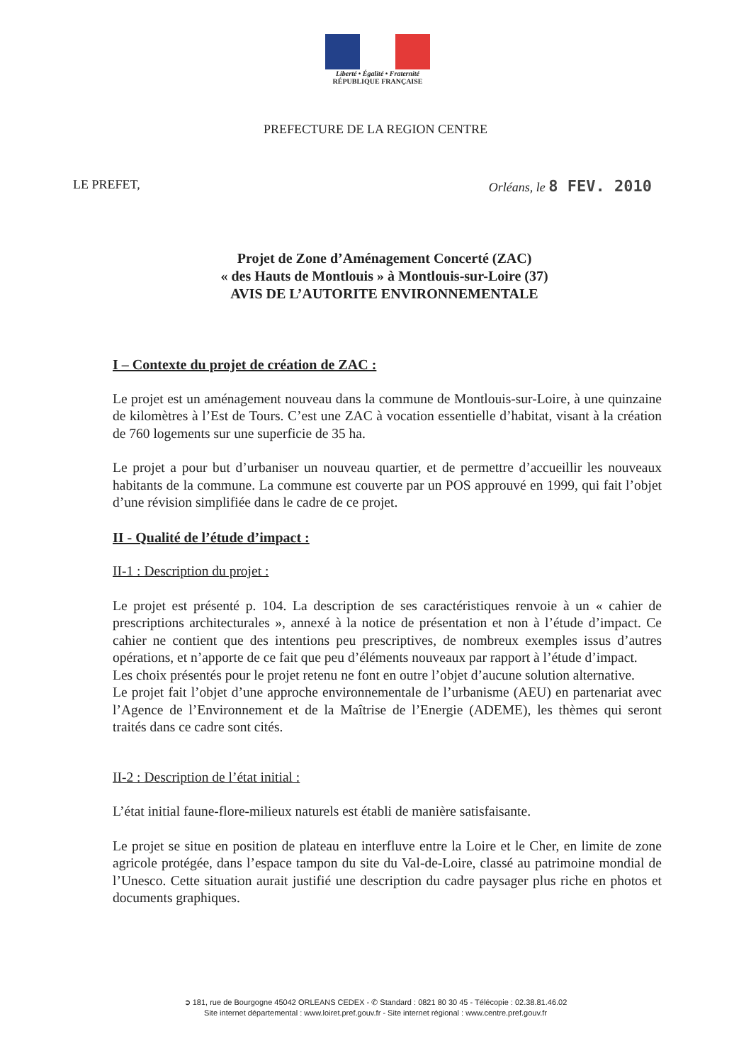Liberté • Égalité • Fraternité
RÉPUBLIQUE FRANÇAISE
PREFECTURE DE LA REGION CENTRE
LE PREFET, Orléans, le 8 FEV. 2010
Projet de Zone d’Aménagement Concerté (ZAC)
« des Hauts de Montlouis » à Montlouis-sur-Loire (37)
AVIS DE L’AUTORITE ENVIRONNEMENTALE
I – Contexte du projet de création de ZAC :
Le projet est un aménagement nouveau dans la commune de Montlouis-sur-Loire, à une quinzaine de kilomètres à l’Est de Tours. C’est une ZAC à vocation essentielle d’habitat, visant à la création de 760 logements sur une superficie de 35 ha.
Le projet a pour but d’urbaniser un nouveau quartier, et de permettre d’accueillir les nouveaux habitants de la commune. La commune est couverte par un POS approuvé en 1999, qui fait l’objet d’une révision simplifiée dans le cadre de ce projet.
II - Qualité de l’étude d’impact :
II-1 : Description du projet :
Le projet est présenté p. 104. La description de ses caractéristiques renvoie à un « cahier de prescriptions architecturales », annexé à la notice de présentation et non à l’étude d’impact. Ce cahier ne contient que des intentions peu prescriptives, de nombreux exemples issus d’autres opérations, et n’apporte de ce fait que peu d’éléments nouveaux par rapport à l’étude d’impact.
Les choix présentés pour le projet retenu ne font en outre l’objet d’aucune solution alternative.
Le projet fait l’objet d’une approche environnementale de l’urbanisme (AEU) en partenariat avec l’Agence de l’Environnement et de la Maîtrise de l’Energie (ADEME), les thèmes qui seront traités dans ce cadre sont cités.
II-2 : Description de l’état initial :
L’état initial faune-flore-milieux naturels est établi de manière satisfaisante.
Le projet se situe en position de plateau en interfluve entre la Loire et le Cher, en limite de zone agricole protégée, dans l’espace tampon du site du Val-de-Loire, classé au patrimoine mondial de l’Unesco. Cette situation aurait justifié une description du cadre paysager plus riche en photos et documents graphiques.
➲ 181, rue de Bourgogne 45042 ORLEANS CEDEX - ✆ Standard : 0821 80 30 45 - Télécopie : 02.38.81.46.02
Site internet départemental : www.loiret.pref.gouv.fr - Site internet régional : www.centre.pref.gouv.fr